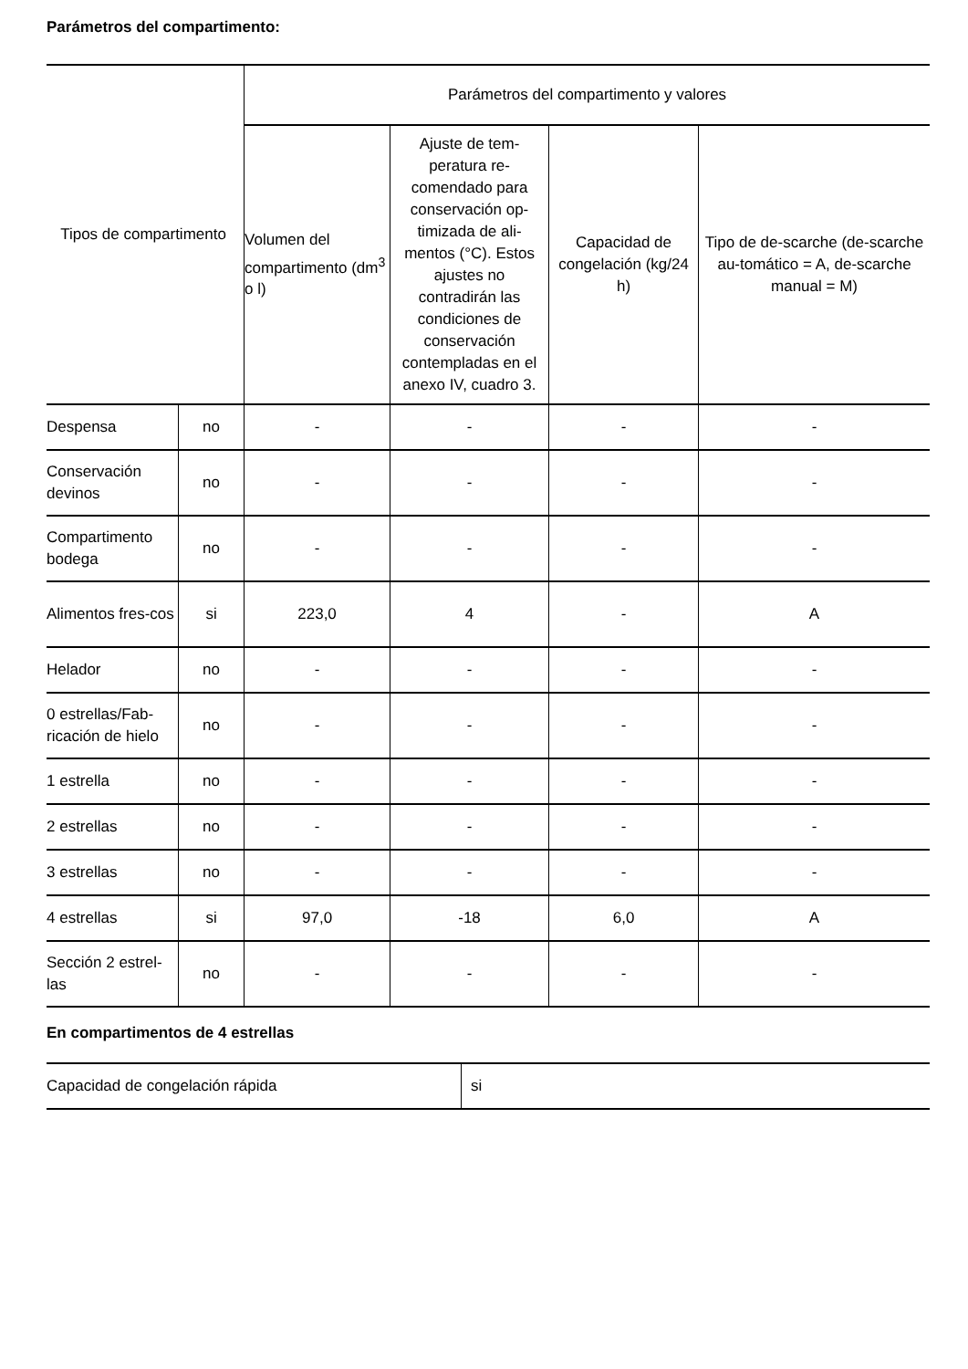Parámetros del compartimento:
| Tipos de compartimento | | Parámetros del compartimento y valores | | | |
| --- | --- | --- | --- | --- | --- |
| | | Volumen del compartimento (dm<sup>3</sup> o l) | Ajuste de tem-peratura re-comendado para conservación op-timizada de ali-mentos (°C). Estos ajustes no contradirán las condiciones de conservación contempladas en el anexo IV, cuadro 3. | Capacidad de congelación (kg/24 h) | Tipo de de-scarche (de-scarche au-tomático = A, de-scarche manual = M) |
| Despensa | no | - | - | - | - |
| Conservación devinos | no | - | - | - | - |
| Compartimento bodega | no | - | - | - | - |
| Alimentos fres-cos | si | 223,0 | 4 | - | A |
| Helador | no | - | - | - | - |
| 0 estrellas/Fab-ricación de hielo | no | - | - | - | - |
| 1 estrella | no | - | - | - | - |
| 2 estrellas | no | - | - | - | - |
| 3 estrellas | no | - | - | - | - |
| 4 estrellas | si | 97,0 | -18 | 6,0 | A |
| Sección 2 estrel-las | no | - | - | - | - |
En compartimentos de 4 estrellas
| Capacidad de congelación rápida | si |